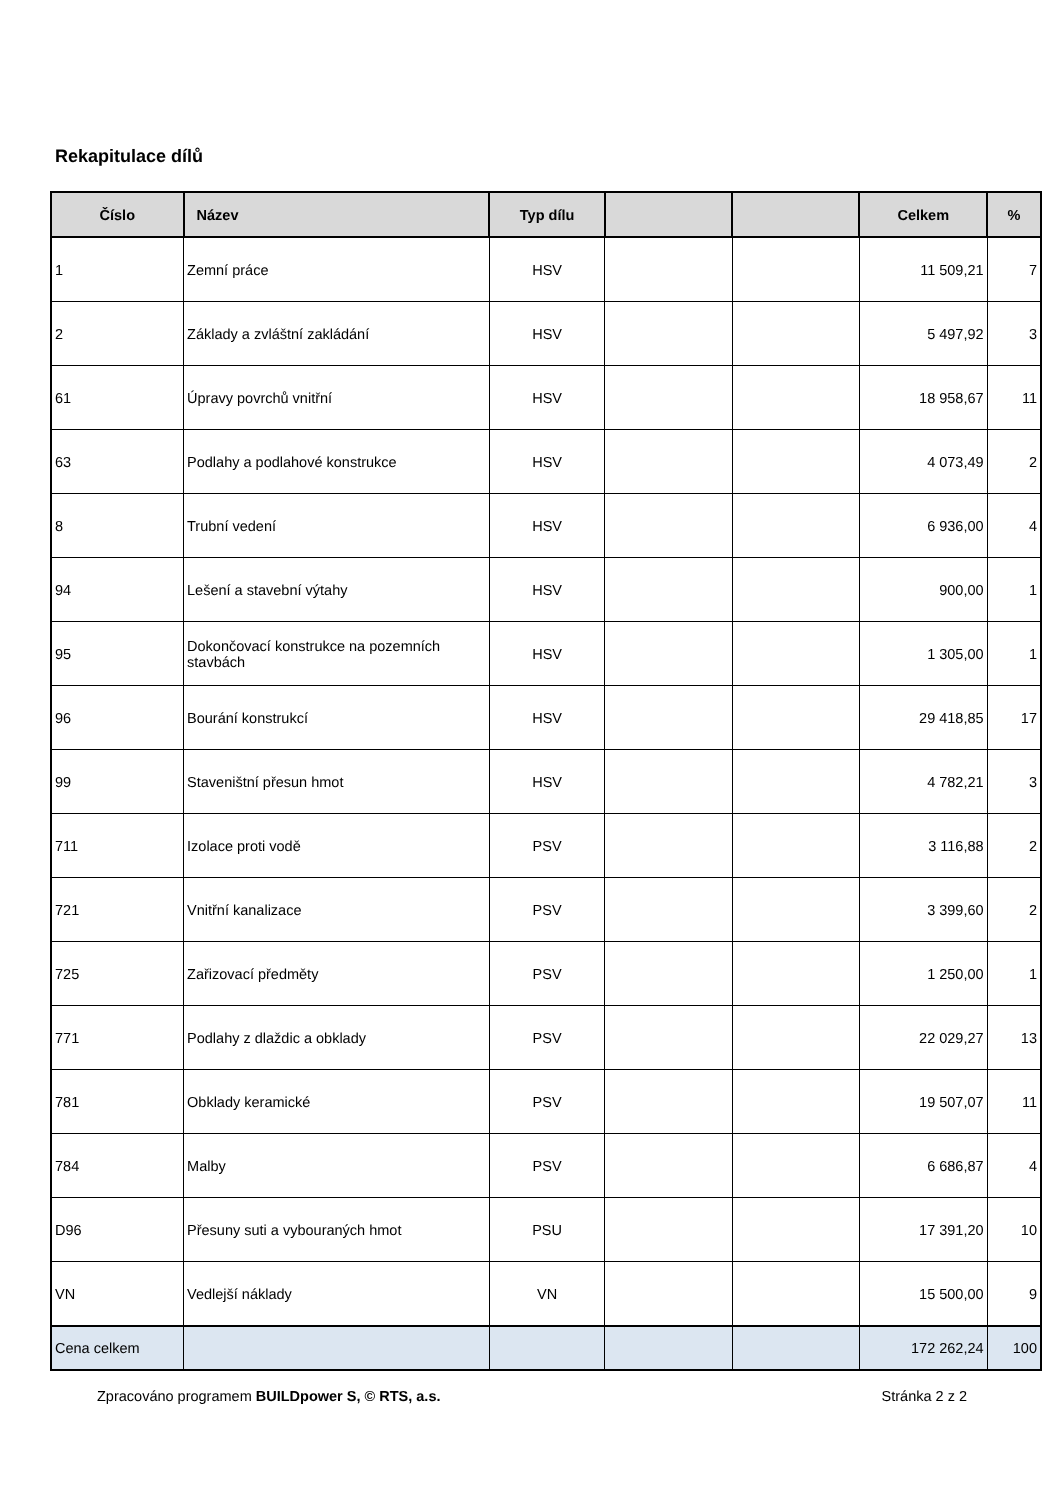Rekapitulace dílů
| Číslo | Název | Typ dílu | | | Celkem | % |
| --- | --- | --- | --- | --- | --- | --- |
| 1 | Zemní práce | HSV | | | 11 509,21 | 7 |
| 2 | Základy a zvláštní zakládání | HSV | | | 5 497,92 | 3 |
| 61 | Úpravy povrchů vnitřní | HSV | | | 18 958,67 | 11 |
| 63 | Podlahy a podlahové konstrukce | HSV | | | 4 073,49 | 2 |
| 8 | Trubní vedení | HSV | | | 6 936,00 | 4 |
| 94 | Lešení a stavební výtahy | HSV | | | 900,00 | 1 |
| 95 | Dokončovací konstrukce na pozemních stavbách | HSV | | | 1 305,00 | 1 |
| 96 | Bourání konstrukcí | HSV | | | 29 418,85 | 17 |
| 99 | Staveništní přesun hmot | HSV | | | 4 782,21 | 3 |
| 711 | Izolace proti vodě | PSV | | | 3 116,88 | 2 |
| 721 | Vnitřní kanalizace | PSV | | | 3 399,60 | 2 |
| 725 | Zařizovací předměty | PSV | | | 1 250,00 | 1 |
| 771 | Podlahy z dlaždic a obklady | PSV | | | 22 029,27 | 13 |
| 781 | Obklady keramické | PSV | | | 19 507,07 | 11 |
| 784 | Malby | PSV | | | 6 686,87 | 4 |
| D96 | Přesuny suti a vybouraných hmot | PSU | | | 17 391,20 | 10 |
| VN | Vedlejší náklady | VN | | | 15 500,00 | 9 |
| Cena celkem | | | | | 172 262,24 | 100 |
Zpracováno programem BUILDpower S, © RTS, a.s. Stránka 2 z 2